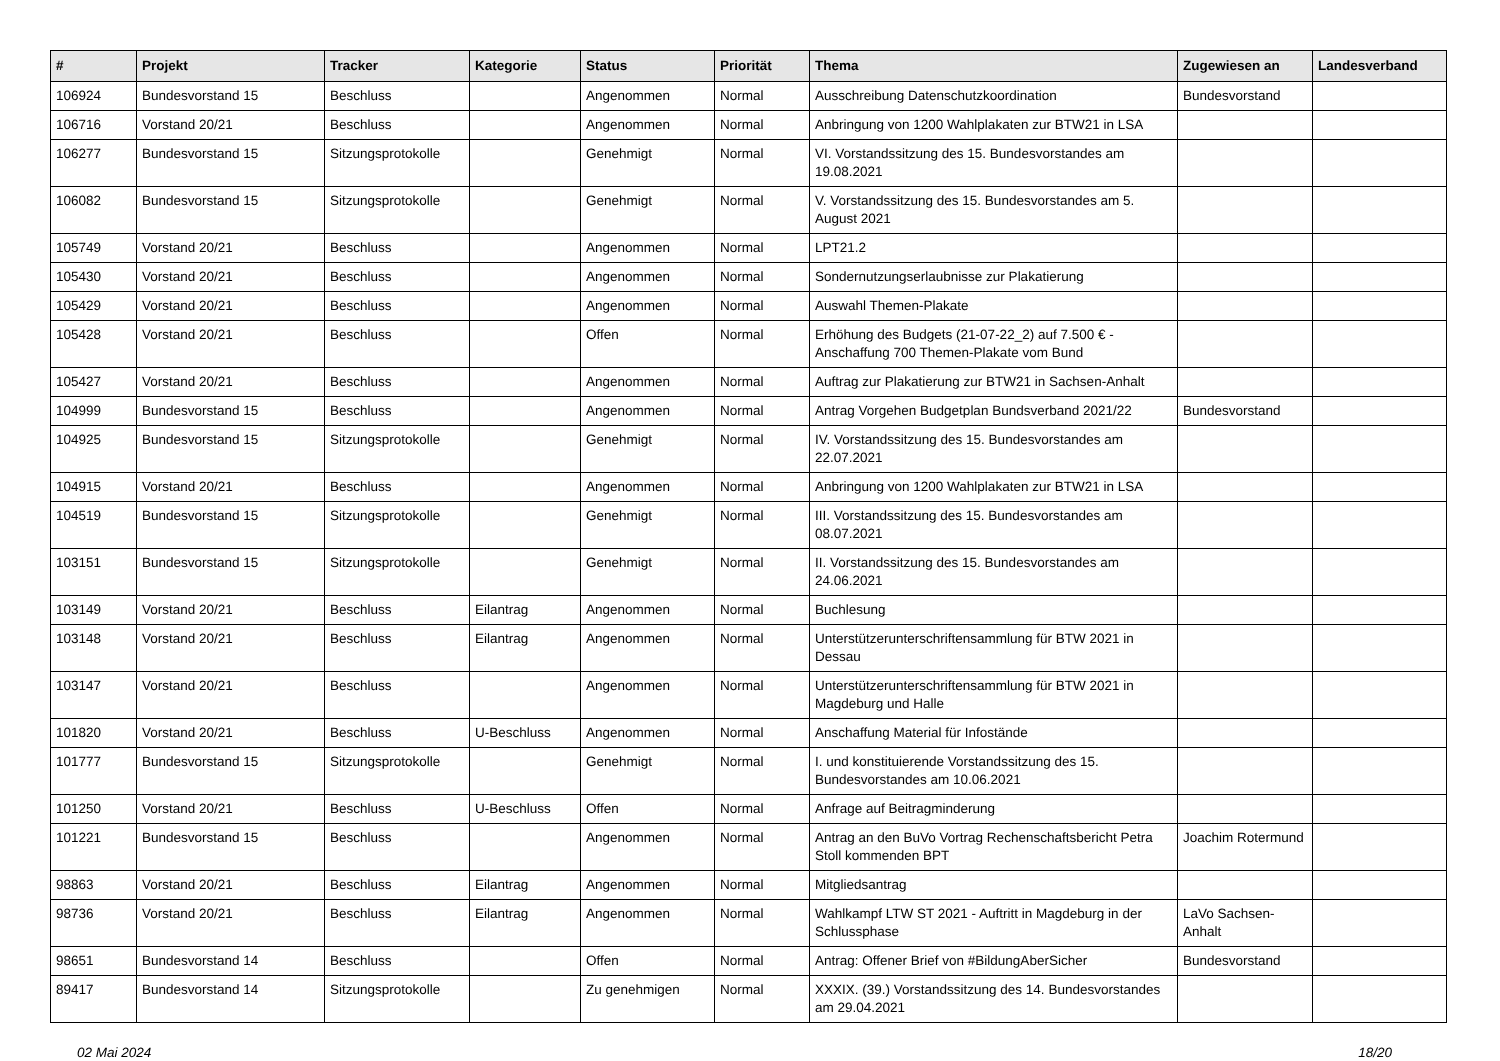| # | Projekt | Tracker | Kategorie | Status | Priorität | Thema | Zugewiesen an | Landesverband |
| --- | --- | --- | --- | --- | --- | --- | --- | --- |
| 106924 | Bundesvorstand 15 | Beschluss | | Angenommen | Normal | Ausschreibung Datenschutzkoordination | Bundesvorstand | |
| 106716 | Vorstand 20/21 | Beschluss | | Angenommen | Normal | Anbringung von 1200 Wahlplakaten zur BTW21 in LSA | | |
| 106277 | Bundesvorstand 15 | Sitzungsprotokolle | | Genehmigt | Normal | VI. Vorstandssitzung des 15. Bundesvorstandes am 19.08.2021 | | |
| 106082 | Bundesvorstand 15 | Sitzungsprotokolle | | Genehmigt | Normal | V. Vorstandssitzung des 15. Bundesvorstandes am 5. August 2021 | | |
| 105749 | Vorstand 20/21 | Beschluss | | Angenommen | Normal | LPT21.2 | | |
| 105430 | Vorstand 20/21 | Beschluss | | Angenommen | Normal | Sondernutzungserlaubnisse zur Plakatierung | | |
| 105429 | Vorstand 20/21 | Beschluss | | Angenommen | Normal | Auswahl Themen-Plakate | | |
| 105428 | Vorstand 20/21 | Beschluss | | Offen | Normal | Erhöhung des Budgets (21-07-22_2) auf 7.500 € - Anschaffung 700 Themen-Plakate vom Bund | | |
| 105427 | Vorstand 20/21 | Beschluss | | Angenommen | Normal | Auftrag zur Plakatierung zur BTW21 in Sachsen-Anhalt | | |
| 104999 | Bundesvorstand 15 | Beschluss | | Angenommen | Normal | Antrag Vorgehen Budgetplan Bundsverband 2021/22 | Bundesvorstand | |
| 104925 | Bundesvorstand 15 | Sitzungsprotokolle | | Genehmigt | Normal | IV. Vorstandssitzung des 15. Bundesvorstandes am 22.07.2021 | | |
| 104915 | Vorstand 20/21 | Beschluss | | Angenommen | Normal | Anbringung von 1200 Wahlplakaten zur BTW21 in LSA | | |
| 104519 | Bundesvorstand 15 | Sitzungsprotokolle | | Genehmigt | Normal | III. Vorstandssitzung des 15. Bundesvorstandes am 08.07.2021 | | |
| 103151 | Bundesvorstand 15 | Sitzungsprotokolle | | Genehmigt | Normal | II. Vorstandssitzung des 15. Bundesvorstandes am 24.06.2021 | | |
| 103149 | Vorstand 20/21 | Beschluss | Eilantrag | Angenommen | Normal | Buchlesung | | |
| 103148 | Vorstand 20/21 | Beschluss | Eilantrag | Angenommen | Normal | Unterstützerunterschriftensammlung für BTW 2021 in Dessau | | |
| 103147 | Vorstand 20/21 | Beschluss | | Angenommen | Normal | Unterstützerunterschriftensammlung für BTW 2021 in Magdeburg und Halle | | |
| 101820 | Vorstand 20/21 | Beschluss | U-Beschluss | Angenommen | Normal | Anschaffung Material für Infostände | | |
| 101777 | Bundesvorstand 15 | Sitzungsprotokolle | | Genehmigt | Normal | I. und konstituierende Vorstandssitzung des 15. Bundesvorstandes am 10.06.2021 | | |
| 101250 | Vorstand 20/21 | Beschluss | U-Beschluss | Offen | Normal | Anfrage auf Beitragminderung | | |
| 101221 | Bundesvorstand 15 | Beschluss | | Angenommen | Normal | Antrag an den BuVo Vortrag Rechenschaftsbericht Petra Stoll kommenden BPT | Joachim Rotermund | |
| 98863 | Vorstand 20/21 | Beschluss | Eilantrag | Angenommen | Normal | Mitgliedsantrag | | |
| 98736 | Vorstand 20/21 | Beschluss | Eilantrag | Angenommen | Normal | Wahlkampf LTW ST 2021 - Auftritt in Magdeburg in der Schlussphase | LaVo Sachsen-Anhalt | |
| 98651 | Bundesvorstand 14 | Beschluss | | Offen | Normal | Antrag: Offener Brief von #BildungAberSicher | Bundesvorstand | |
| 89417 | Bundesvorstand 14 | Sitzungsprotokolle | | Zu genehmigen | Normal | XXXIX. (39.) Vorstandssitzung des 14. Bundesvorstandes am 29.04.2021 | | |
02 Mai 2024 18/20